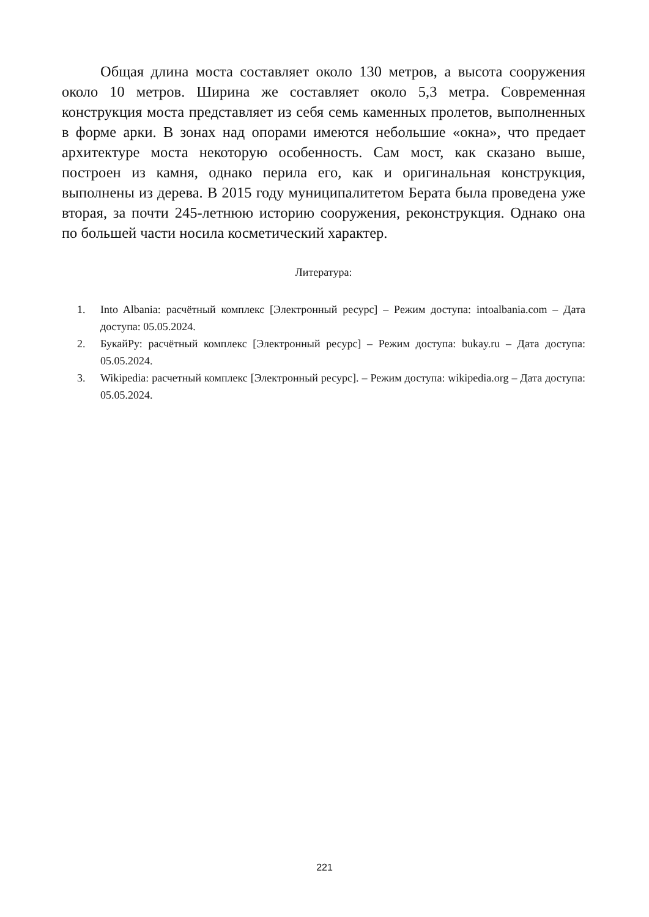Общая длина моста составляет около 130 метров, а высота сооружения около 10 метров. Ширина же составляет около 5,3 метра. Современная конструкция моста представляет из себя семь каменных пролетов, выполненных в форме арки. В зонах над опорами имеются небольшие «окна», что предает архитектуре моста некоторую особенность. Сам мост, как сказано выше, построен из камня, однако перила его, как и оригинальная конструкция, выполнены из дерева. В 2015 году муниципалитетом Берата была проведена уже вторая, за почти 245-летнюю историю сооружения, реконструкция. Однако она по большей части носила косметический характер.
Литература:
1. Into Albania: расчётный комплекс [Электронный ресурс] – Режим доступа: intoalbania.com – Дата доступа: 05.05.2024.
2. БукайРу: расчётный комплекс [Электронный ресурс] – Режим доступа: bukay.ru – Дата доступа: 05.05.2024.
3. Wikipedia: расчетный комплекс [Электронный ресурс]. – Режим доступа: wikipedia.org – Дата доступа: 05.05.2024.
221